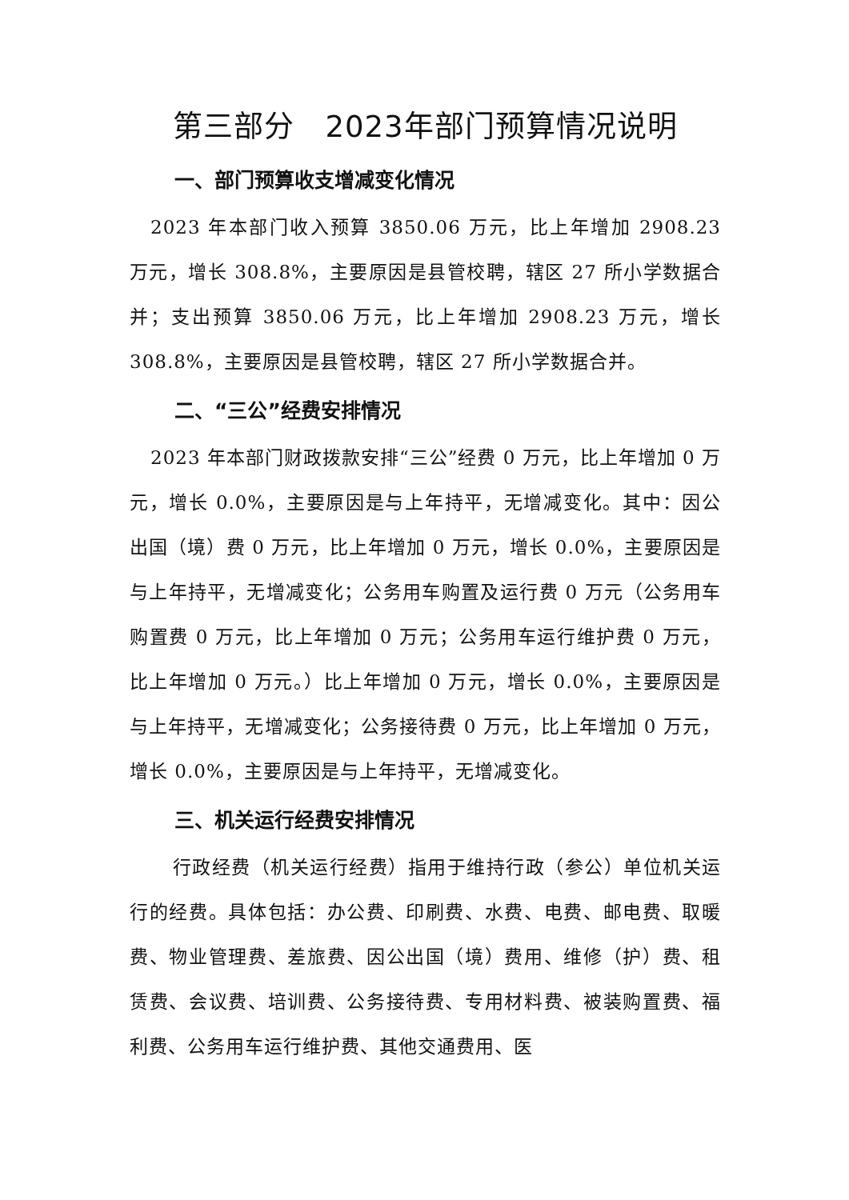第三部分　2023年部门预算情况说明
一、部门预算收支增减变化情况
2023 年本部门收入预算 3850.06 万元，比上年增加 2908.23 万元，增长 308.8%，主要原因是县管校聘，辖区 27 所小学数据合并；支出预算 3850.06 万元，比上年增加 2908.23 万元，增长 308.8%，主要原因是县管校聘，辖区 27 所小学数据合并。
二、“三公”经费安排情况
2023 年本部门财政拨款安排“三公”经费 0 万元，比上年增加 0 万元，增长 0.0%，主要原因是与上年持平，无增减变化。其中：因公出国（境）费 0 万元，比上年增加 0 万元，增长 0.0%，主要原因是与上年持平，无增减变化；公务用车购置及运行费 0 万元（公务用车购置费 0 万元，比上年增加 0 万元；公务用车运行维护费 0 万元，比上年增加 0 万元。）比上年增加 0 万元，增长 0.0%，主要原因是与上年持平，无增减变化；公务接待费 0 万元，比上年增加 0 万元，增长 0.0%，主要原因是与上年持平，无增减变化。
三、机关运行经费安排情况
行政经费（机关运行经费）指用于维持行政（参公）单位机关运行的经费。具体包括：办公费、印刷费、水费、电费、邮电费、取暖费、物业管理费、差旅费、因公出国（境）费用、维修（护）费、租赁费、会议费、培训费、公务接待费、专用材料费、被装购置费、福利费、公务用车运行维护费、其他交通费用、医